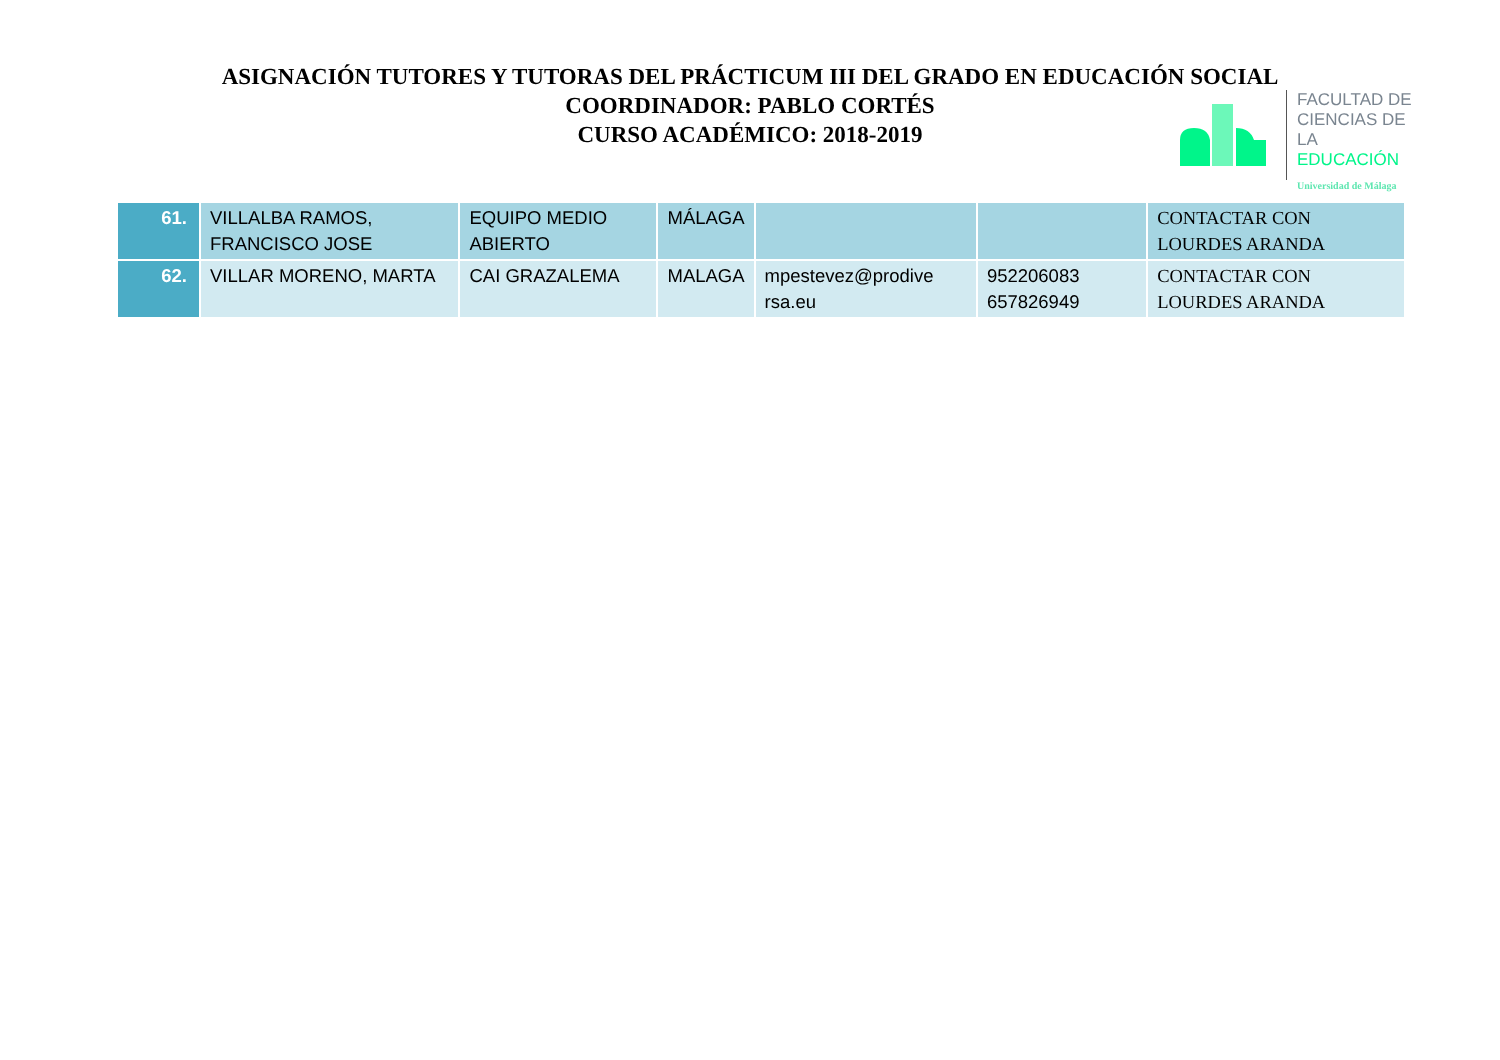ASIGNACIÓN TUTORES Y TUTORAS DEL PRÁCTICUM III DEL GRADO EN EDUCACIÓN SOCIAL
COORDINADOR: PABLO CORTÉS
CURSO ACADÉMICO: 2018-2019
FACULTAD DE
CIENCIAS DE
LA EDUCACIÓN
Universidad de Málaga
| 61. | VILLALBA RAMOS, FRANCISCO JOSE | EQUIPO MEDIO ABIERTO | MÁLAGA | | | CONTACTAR CON LOURDES ARANDA |
| 62. | VILLAR MORENO, MARTA | CAI GRAZALEMA | MALAGA | mpestevez@prodive rsa.eu | 952206083 657826949 | CONTACTAR CON LOURDES ARANDA |